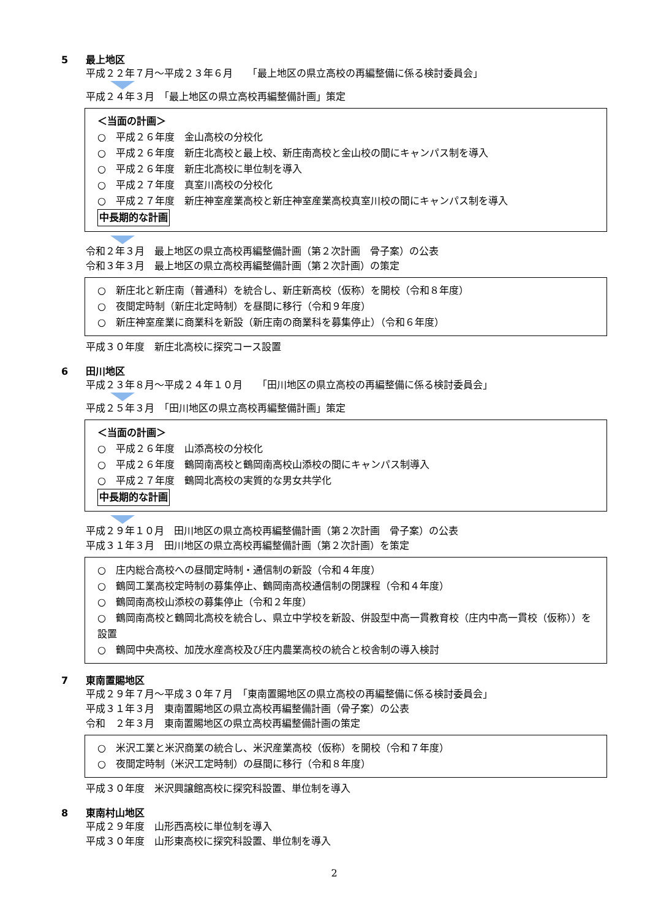5 最上地区
平成２２年７月〜平成２３年６月　　「最上地区の県立高校の再編整備に係る検討委員会」
平成２４年３月　「最上地区の県立高校再編整備計画」策定
＜当面の計画＞
○　平成２６年度　金山高校の分校化
○　平成２６年度　新庄北高校と最上校、新庄南高校と金山校の間にキャンパス制を導入
○　平成２６年度　新庄北高校に単位制を導入
○　平成２７年度　真室川高校の分校化
○　平成２７年度　新庄神室産業高校と新庄神室産業高校真室川校の間にキャンパス制を導入
中長期的な計画
令和２年３月　最上地区の県立高校再編整備計画（第２次計画　骨子案）の公表
令和３年３月　最上地区の県立高校再編整備計画（第２次計画）の策定
○　新庄北と新庄南（普通科）を統合し、新庄新高校（仮称）を開校（令和８年度）
○　夜間定時制（新庄北定時制）を昼間に移行（令和９年度）
○　新庄神室産業に商業科を新設（新庄南の商業科を募集停止）（令和６年度）
平成３０年度　新庄北高校に探究コース設置
6 田川地区
平成２３年８月〜平成２４年１０月　　「田川地区の県立高校の再編整備に係る検討委員会」
平成２５年３月　「田川地区の県立高校再編整備計画」策定
＜当面の計画＞
○　平成２６年度　山添高校の分校化
○　平成２６年度　鶴岡南高校と鶴岡南高校山添校の間にキャンパス制導入
○　平成２７年度　鶴岡北高校の実質的な男女共学化
中長期的な計画
平成２９年１０月　田川地区の県立高校再編整備計画（第２次計画　骨子案）の公表
平成３１年３月　田川地区の県立高校再編整備計画（第２次計画）を策定
○　庄内総合高校への昼間定時制・通信制の新設（令和４年度）
○　鶴岡工業高校定時制の募集停止、鶴岡南高校通信制の閉課程（令和４年度）
○　鶴岡南高校山添校の募集停止（令和２年度）
○　鶴岡南高校と鶴岡北高校を統合し、県立中学校を新設、併設型中高一貫教育校（庄内中高一貫校（仮称））を設置
○　鶴岡中央高校、加茂水産高校及び庄内農業高校の統合と校舎制の導入検討
7 東南置賜地区
平成２９年７月〜平成３０年７月　「東南置賜地区の県立高校の再編整備に係る検討委員会」
平成３１年３月　東南置賜地区の県立高校再編整備計画（骨子案）の公表
令和　２年３月　東南置賜地区の県立高校再編整備計画の策定
○　米沢工業と米沢商業の統合し、米沢産業高校（仮称）を開校（令和７年度）
○　夜間定時制（米沢工定時制）の昼間に移行（令和８年度）
平成３０年度　米沢興譲館高校に探究科設置、単位制を導入
8 東南村山地区
平成２９年度　山形西高校に単位制を導入
平成３０年度　山形東高校に探究科設置、単位制を導入
2